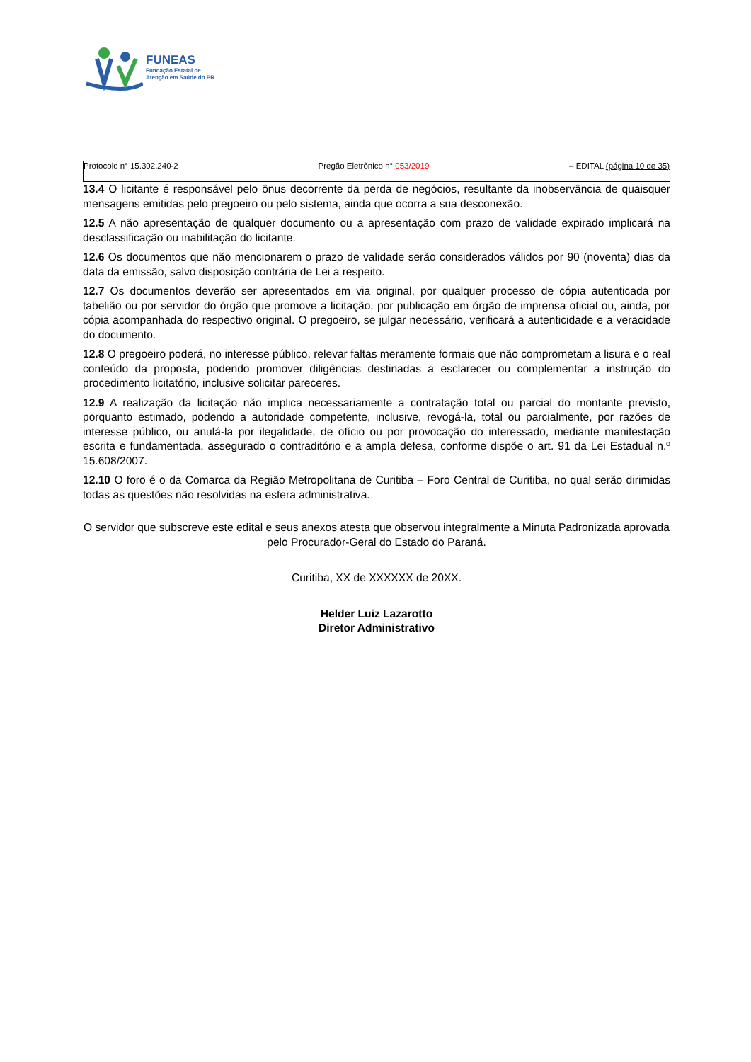FUNEAS
Fundação Estatal de
Atenção em Saúde do PR
Protocolo n° 15.302.240-2 Pregão Eletrônico n° 053/2019 – EDITAL (página 10 de 35)
13.4 O licitante é responsável pelo ônus decorrente da perda de negócios, resultante da inobservância de quaisquer mensagens emitidas pelo pregoeiro ou pelo sistema, ainda que ocorra a sua desconexão.
12.5 A não apresentação de qualquer documento ou a apresentação com prazo de validade expirado implicará na desclassificação ou inabilitação do licitante.
12.6 Os documentos que não mencionarem o prazo de validade serão considerados válidos por 90 (noventa) dias da data da emissão, salvo disposição contrária de Lei a respeito.
12.7 Os documentos deverão ser apresentados em via original, por qualquer processo de cópia autenticada por tabelião ou por servidor do órgão que promove a licitação, por publicação em órgão de imprensa oficial ou, ainda, por cópia acompanhada do respectivo original. O pregoeiro, se julgar necessário, verificará a autenticidade e a veracidade do documento.
12.8 O pregoeiro poderá, no interesse público, relevar faltas meramente formais que não comprometam a lisura e o real conteúdo da proposta, podendo promover diligências destinadas a esclarecer ou complementar a instrução do procedimento licitatório, inclusive solicitar pareceres.
12.9 A realização da licitação não implica necessariamente a contratação total ou parcial do montante previsto, porquanto estimado, podendo a autoridade competente, inclusive, revogá-la, total ou parcialmente, por razões de interesse público, ou anulá-la por ilegalidade, de ofício ou por provocação do interessado, mediante manifestação escrita e fundamentada, assegurado o contraditório e a ampla defesa, conforme dispõe o art. 91 da Lei Estadual n.º 15.608/2007.
12.10 O foro é o da Comarca da Região Metropolitana de Curitiba – Foro Central de Curitiba, no qual serão dirimidas todas as questões não resolvidas na esfera administrativa.
O servidor que subscreve este edital e seus anexos atesta que observou integralmente a Minuta Padronizada aprovada pelo Procurador-Geral do Estado do Paraná.
Curitiba, XX de XXXXXX de 20XX.
Helder Luiz Lazarotto
Diretor Administrativo